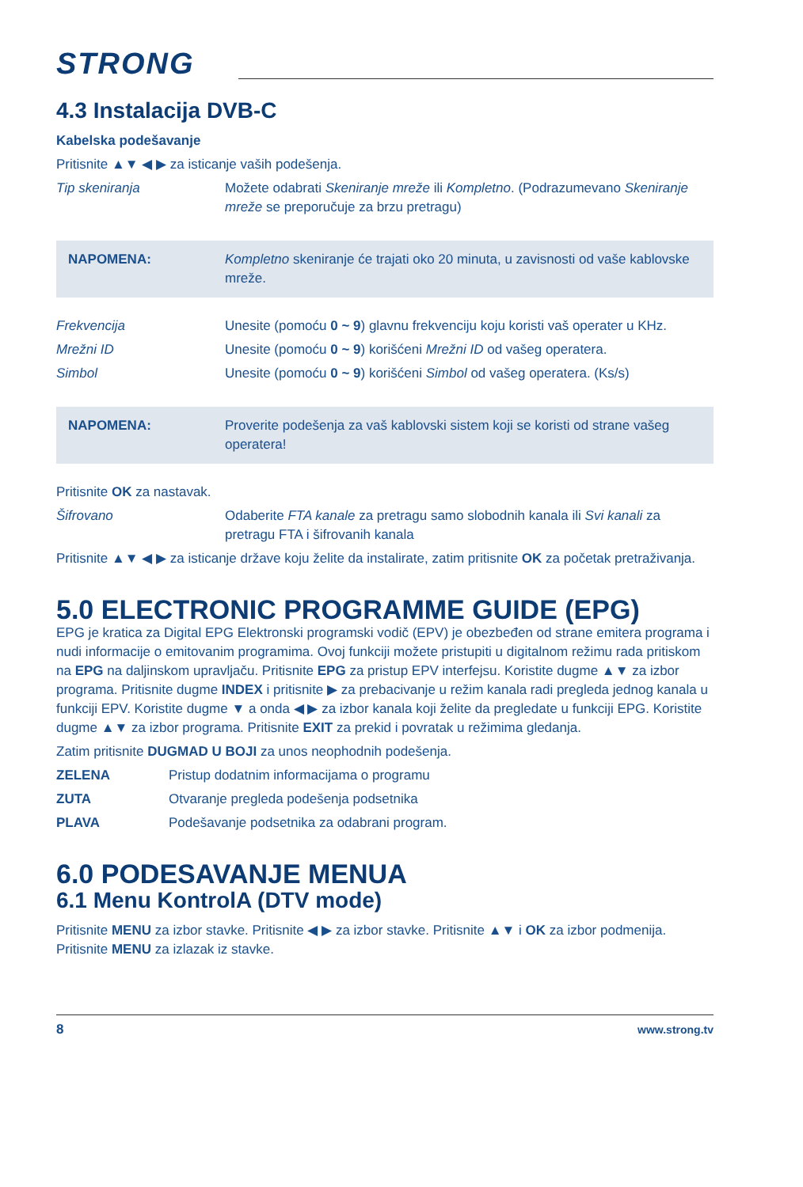STRONG
4.3 Instalacija DVB-C
Kabelska podešavanje
Pritisnite ▲▼ ◀ ▶ za isticanje vaših podešenja.
Tip skeniranja Možete odabrati Skeniranje mreže ili Kompletno. (Podrazumevano Skeniranje mreže se preporučuje za brzu pretragu)
NAPOMENA: Kompletno skeniranje će trajati oko 20 minuta, u zavisnosti od vaše kablovske mreže.
Frekvencija Unesite (pomoću 0 ~ 9) glavnu frekvenciju koju koristi vaš operater u KHz.
Mrežni ID Unesite (pomoću 0 ~ 9) korišćeni Mrežni ID od vašeg operatera.
Simbol Unesite (pomoću 0 ~ 9) korišćeni Simbol od vašeg operatera. (Ks/s)
NAPOMENA: Proverite podešenja za vaš kablovski sistem koji se koristi od strane vašeg operatera!
Pritisnite OK za nastavak.
Šifrovano Odaberite FTA kanale za pretragu samo slobodnih kanala ili Svi kanali za pretragu FTA i šifrovanih kanala
Pritisnite ▲▼ ◀ ▶ za isticanje države koju želite da instalirate, zatim pritisnite OK za početak pretraživanja.
5.0 ELECTRONIC PROGRAMME GUIDE (EPG)
EPG je kratica za Digital EPG Elektronski programski vodič (EPV) je obezbeđen od strane emitera programa i nudi informacije o emitovanim programima. Ovoj funkciji možete pristupiti u digitalnom režimu rada pritiskom na EPG na daljinskom upravljaču. Pritisnite EPG za pristup EPV interfejsu. Koristite dugme ▲▼ za izbor programa. Pritisnite dugme INDEX i pritisnite ▶ za prebacivanje u režim kanala radi pregleda jednog kanala u funkciji EPV. Koristite dugme ▼ a onda ◀ ▶ za izbor kanala koji želite da pregledate u funkciji EPG. Koristite dugme ▲▼ za izbor programa. Pritisnite EXIT za prekid i povratak u režimima gledanja.
Zatim pritisnite DUGMAD U BOJI za unos neophodnih podešenja.
ZELENA Pristup dodatnim informacijama o programu
ZUTA Otvaranje pregleda podešenja podsetnika
PLAVA Podešavanje podsetnika za odabrani program.
6.0 PODESAVANJE MENUA
6.1 Menu KontrolA (DTV mode)
Pritisnite MENU za izbor stavke. Pritisnite ◀ ▶ za izbor stavke. Pritisnite ▲▼ i OK za izbor podmenija. Pritisnite MENU za izlazak iz stavke.
8 www.strong.tv